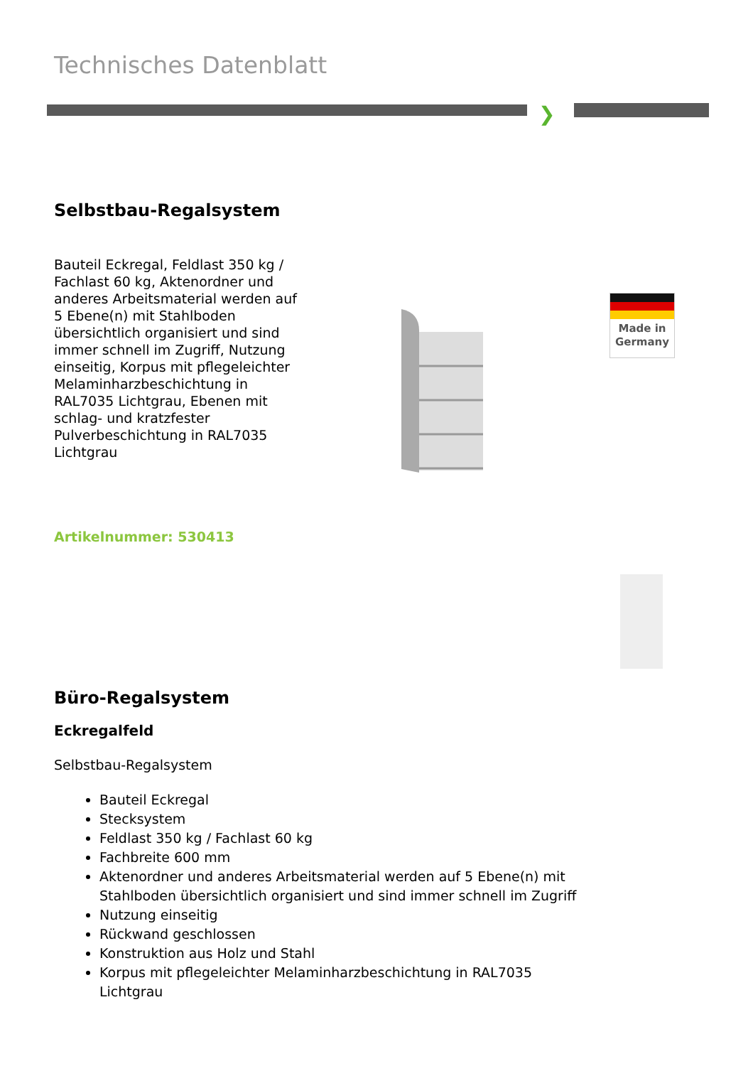Technisches Datenblatt
❯
Selbstbau-Regalsystem
Bauteil Eckregal, Feldlast 350 kg / Fachlast 60 kg, Aktenordner und anderes Arbeitsmaterial werden auf 5 Ebene(n) mit Stahlboden übersichtlich organisiert und sind immer schnell im Zugriff, Nutzung einseitig, Korpus mit pflegeleichter Melaminharzbeschichtung in RAL7035 Lichtgrau, Ebenen mit schlag- und kratzfester Pulverbeschichtung in RAL7035 Lichtgrau
Made in
Germany
Artikelnummer: 530413
Büro-Regalsystem
Eckregalfeld
Selbstbau-Regalsystem
Bauteil Eckregal
Stecksystem
Feldlast 350 kg / Fachlast 60 kg
Fachbreite 600 mm
Aktenordner und anderes Arbeitsmaterial werden auf 5 Ebene(n) mit Stahlboden übersichtlich organisiert und sind immer schnell im Zugriff
Nutzung einseitig
Rückwand geschlossen
Konstruktion aus Holz und Stahl
Korpus mit pflegeleichter Melaminharzbeschichtung in RAL7035 Lichtgrau